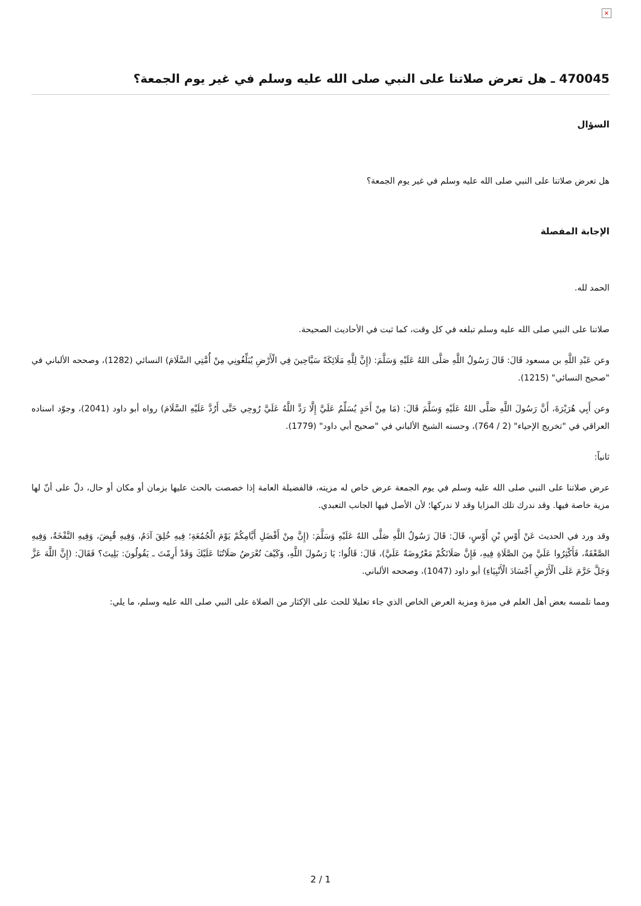×
470045 ـ هل تعرض صلاتنا على النبي صلى الله عليه وسلم في غير يوم الجمعة؟
السؤال
هل تعرض صلاتنا على النبي صلى الله عليه وسلم في غير يوم الجمعة؟
الإجابة المفصلة
الحمد لله.
صلاتنا على النبي صلى الله عليه وسلم تبلغه في كل وقت، كما ثبت في الأحاديث الصحيحة.
وعن عَبْدِ اللَّهِ بن مسعود قَالَ: قَالَ رَسُولُ اللَّهِ صَلَّى اللهُ عَلَيْهِ وَسَلَّمَ: (إِنَّ لِلَّهِ مَلَائِكَةً سَيَّاحِينَ فِي الْأَرْضِ يُبَلِّغُونِي مِنْ أُمَّتِي السَّلَامَ) النسائي (1282)، وصححه الألباني في "صحيح النسائي" (1215).
وعن أَبِي هُرَيْرَةَ، أَنَّ رَسُولَ اللَّهِ صَلَّى اللهُ عَلَيْهِ وَسَلَّمَ قَالَ: (مَا مِنْ أَحَدٍ يُسَلِّمُ عَلَيَّ إِلَّا رَدَّ اللَّهُ عَلَيَّ رُوحِي حَتَّى أَرُدَّ عَلَيْهِ السَّلَامَ) رواه أبو داود (2041)، وجوّد اسناده العراقي في "تخريج الإحياء" (2 / 764)، وحسنه الشيخ الألباني في "صحيح أبي داود" (1779).
ثانياً:
عرض صلاتنا على النبي صلى الله عليه وسلم في يوم الجمعة عرض خاص له مزيته، فالفضيلة العامة إذا خصصت بالحث عليها بزمان أو مكان أو حال، دلّ على أنّ لها مزية خاصة فيها. وقد ندرك تلك المزايا وقد لا ندركها؛ لأن الأصل فيها الجانب التعبدي.
وقد ورد في الحديث عَنْ أَوْسِ بْنِ أَوْسٍ، قَالَ: قَالَ رَسُولُ اللَّهِ صَلَّى اللهُ عَلَيْهِ وَسَلَّمَ: (إِنَّ مِنْ أَفْضَلِ أَيَّامِكُمْ يَوْمَ الْجُمُعَةِ؛ فِيهِ خُلِقَ آدَمُ، وَفِيهِ قُبِضَ، وَفِيهِ النَّفْخَةُ، وَفِيهِ الصَّعْقَةُ، فَأَكْثِرُوا عَلَيَّ مِنَ الصَّلَاةِ فِيهِ، فَإِنَّ صَلَاتَكُمْ مَعْرُوضَةٌ عَلَيَّ)، قَالَ: قَالُوا: يَا رَسُولَ اللَّهِ، وَكَيْفَ تُعْرَضُ صَلَاتُنَا عَلَيْكَ وَقَدْ أَرِمْتَ ـ يَقُولُونَ: بَلِيتَ؟ فَقَالَ: (إِنَّ اللَّهَ عَزَّ وَجَلَّ حَرَّمَ عَلَى الْأَرْضِ أَجْسَادَ الْأَنْبِيَاءِ) أبو داود (1047)، وصححه الألباني.
ومما تلمسه بعض أهل العلم في ميزة ومزية العرض الخاص الذي جاء تعليلا للحث على الإكثار من الصلاة على النبي صلى الله عليه وسلم، ما يلي:
2 / 1